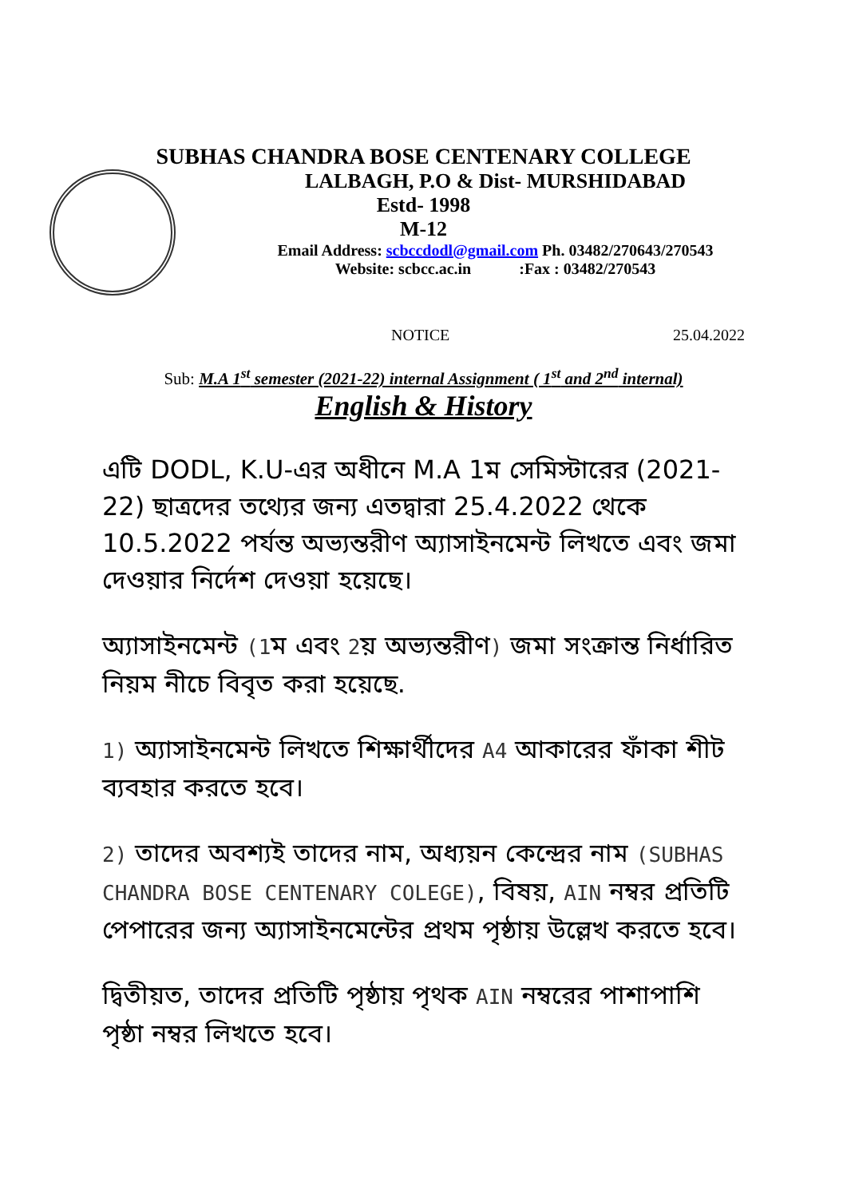SUBHAS CHANDRA BOSE CENTENARY COLLEGE
LALBAGH, P.O & Dist- MURSHIDABAD
Estd- 1998
M-12
Email Address: scbccdodl@gmail.com Ph. 03482/270643/270543
Website: scbcc.ac.in :Fax : 03482/270543
NOTICE 25.04.2022
Sub: M.A 1<sup>st</sup> semester (2021-22) internal Assignment ( 1<sup>st</sup> and 2<sup>nd</sup> internal)
English & History
এটি DODL, K.U-এর অধীনে M.A 1ম সেমিস্টারের (2021-22) ছাত্রদের তথ্যের জন্য এতদ্বারা 25.4.2022 থেকে 10.5.2022 পর্যন্ত অভ্যন্তরীণ অ্যাসাইনমেন্ট লিখতে এবং জমা দেওয়ার নির্দেশ দেওয়া হয়েছে।
অ্যাসাইনমেন্ট (1ম এবং 2য় অভ্যন্তরীণ) জমা সংক্রান্ত নির্ধারিত নিয়ম নীচে বিবৃত করা হয়েছে.
1) অ্যাসাইনমেন্ট লিখতে শিক্ষার্থীদের A4 আকারের ফাঁকা শীট ব্যবহার করতে হবে।
2) তাদের অবশ্যই তাদের নাম, অধ্যয়ন কেন্দ্রের নাম (SUBHAS CHANDRA BOSE CENTENARY COLEGE), বিষয়, AIN নম্বর প্রতিটি পেপারের জন্য অ্যাসাইনমেন্টের প্রথম পৃষ্ঠায় উল্লেখ করতে হবে।
দ্বিতীয়ত, তাদের প্রতিটি পৃষ্ঠায় পৃথক AIN নম্বরের পাশাপাশি পৃষ্ঠা নম্বর লিখতে হবে।